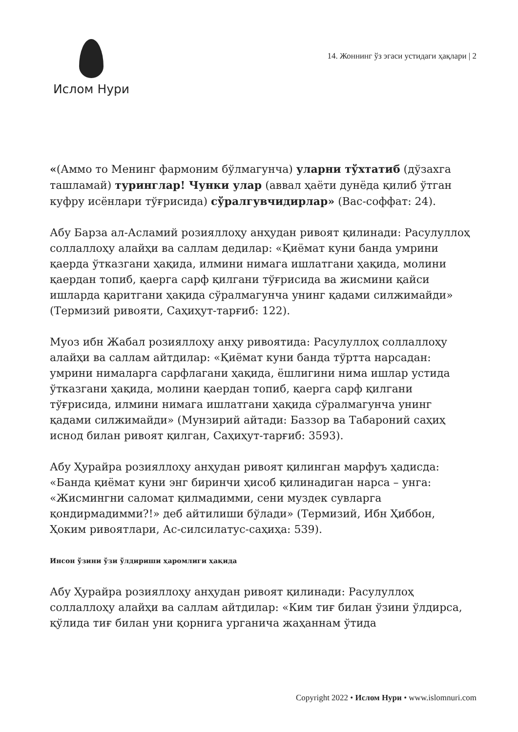Ислом Нури
14. Жоннинг ўз эгаси устидаги ҳақлари | 2
«(Аммо то Менинг фармоним бўлмагунча) уларни тўхтатиб (дўзахга ташламай) туринглар! Чунки улар (аввал ҳаёти дунёда қилиб ўтган куфру исёнлари тўғрисида) сўралгувчидирлар» (Вас-соффат: 24).
Абу Барза ал-Асламий розияллоҳу анҳудан ривоят қилинади: Расулуллоҳ соллаллоҳу алайҳи ва саллам дедилар: «Қиёмат куни банда умрини қаерда ўтказгани ҳақида, илмини нимага ишлатгани ҳақида, молини қаердан топиб, қаерга сарф қилгани тўғрисида ва жисмини қайси ишларда қаритгани ҳақида сўралмагунча унинг қадами силжимайди» (Термизий ривояти, Саҳиҳут-тарғиб: 122).
Муоз ибн Жабал розияллоҳу анҳу ривоятида: Расулуллоҳ соллаллоҳу алайҳи ва саллам айтдилар: «Қиёмат куни банда тўртта нарсадан: умрини нималарга сарфлагани ҳақида, ёшлигини нима ишлар устида ўтказгани ҳақида, молини қаердан топиб, қаерга сарф қилгани тўғрисида, илмини нимага ишлатгани ҳақида сўралмагунча унинг қадами силжимайди» (Мунзирий айтади: Баззор ва Табароний саҳиҳ иснод билан ривоят қилган, Саҳиҳут-тарғиб: 3593).
Абу Ҳурайра розияллоҳу анҳудан ривоят қилинган марфуъ ҳадисда: «Банда қиёмат куни энг биринчи ҳисоб қилинадиган нарса – унга: «Жисмингни саломат қилмадимми, сени муздек сувларга қондирмадимми?!» деб айтилиши бўлади» (Термизий, Ибн Ҳиббон, Ҳоким ривоятлари, Ас-силсилатус-саҳиҳа: 539).
Инсон ўзини ўзи ўлдириши ҳаромлиги ҳақида
Абу Ҳурайра розияллоҳу анҳудан ривоят қилинади: Расулуллоҳ соллаллоҳу алайҳи ва саллам айтдилар: «Ким тиғ билан ўзини ўлдирса, қўлида тиғ билан уни қорнига урганича жаҳаннам ўтида
Copyright 2022 • Ислом Нури • www.islomnuri.com